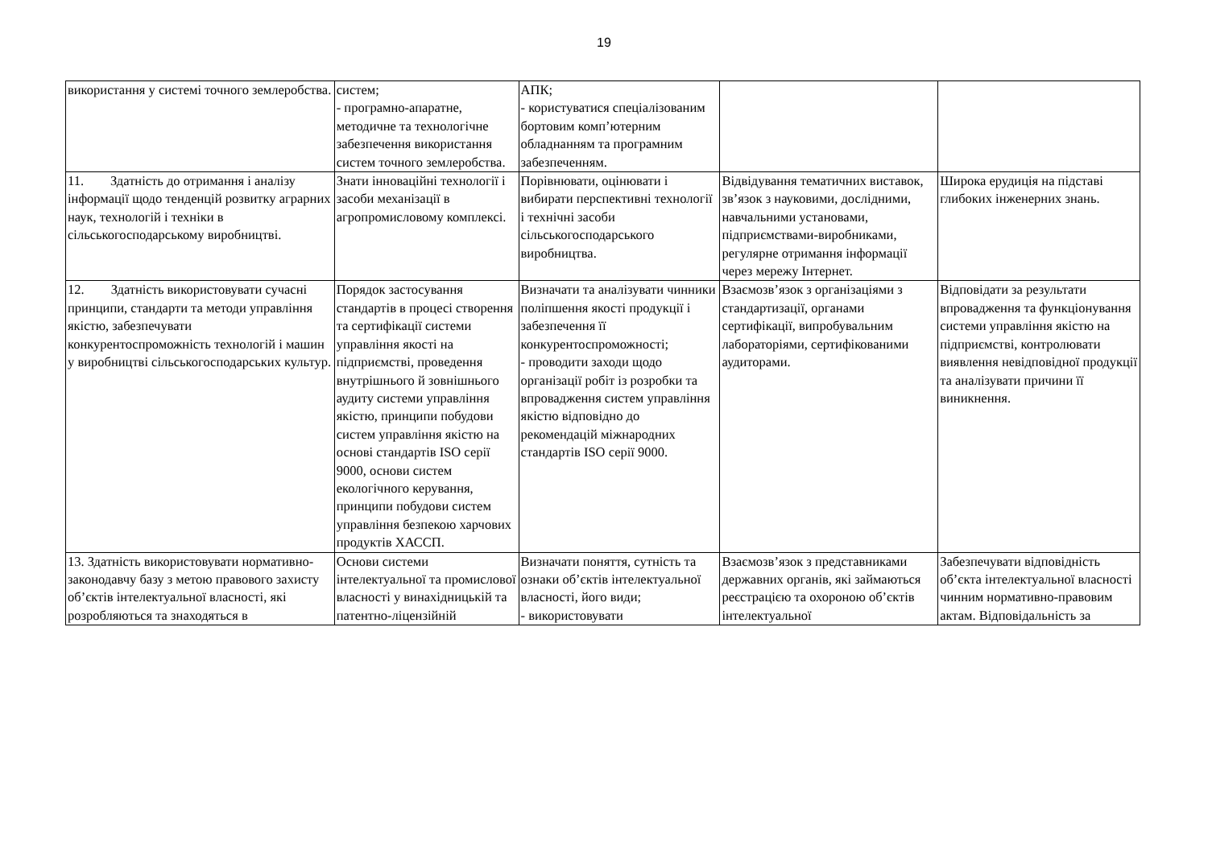19
| використання у системі точного землеробства. | систем; - програмно-апаратне, методичне та технологічне забезпечення використання систем точного землеробства. | АПК; - користуватися спеціалізованим бортовим комп’ютерним обладнанням та програмним забезпеченням. | | |
| 11. Здатність до отримання і аналізу інформації щодо тенденцій розвитку аграрних наук, технологій і техніки в сільськогосподарському виробництві. | Знати інноваційні технології і засоби механізації в агропромисловому комплексі. | Порівнювати, оцінювати і вибирати перспективні технології і технічні засоби сільськогосподарського виробництва. | Відвідування тематичних виставок, зв’язок з науковими, дослідними, навчальними установами, підприємствами-виробниками, регулярне отримання інформації через мережу Інтернет. | Широка ерудиція на підставі глибоких інженерних знань. |
| 12. Здатність використовувати сучасні принципи, стандарти та методи управління якістю, забезпечувати конкурентоспроможність технологій і машин у виробництві сільськогосподарських культур. | Порядок застосування стандартів в процесі створення та сертифікації системи управління якості на підприємстві, проведення внутрішнього й зовнішнього аудиту системи управління якістю, принципи побудови систем управління якістю на основі стандартів ISO серії 9000, основи систем екологічного керування, принципи побудови систем управління безпекою харчових продуктів ХАССП. | Визначати та аналізувати чинники поліпшення якості продукції і забезпечення її конкурентоспроможності; - проводити заходи щодо організації робіт із розробки та впровадження систем управління якістю відповідно до рекомендацій міжнародних стандартів ISO серії 9000. | Взаємозв’язок з організаціями з стандартизації, органами сертифікації, випробувальним лабораторіями, сертифікованими аудиторами. | Відповідати за результати впровадження та функціонування системи управління якістю на підприємстві, контролювати виявлення невідповідної продукції та аналізувати причини її виникнення. |
| 13. Здатність використовувати нормативно-законодавчу базу з метою правового захисту об’єктів інтелектуальної власності, які розробляються та знаходяться в | Основи системи інтелектуальної та промислової власності у винахідницькій та патентно-ліцензійній | Визначати поняття, сутність та ознаки об’єктів інтелектуальної власності, його види; - використовувати | Взаємозв’язок з представниками державних органів, які займаються реєстрацією та охороною об’єктів інтелектуальної | Забезпечувати відповідність об’єкта інтелектуальної власності чинним нормативно-правовим актам. Відповідальність за |